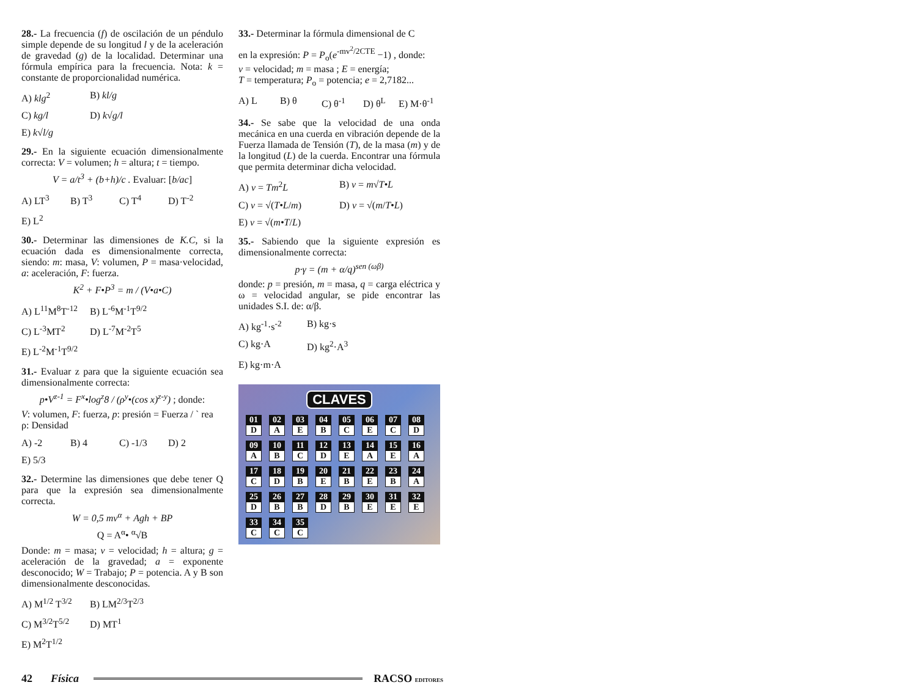28.- La frecuencia (f) de oscilación de un péndulo simple depende de su longitud l y de la aceleración de gravedad (g) de la localidad. Determinar una fórmula empírica para la frecuencia. Nota: k = constante de proporcionalidad numérica.
A) klg<sup>2</sup> B) kl/g C) kg/l D) k√g/l E) k√l/g
29.- En la siguiente ecuación dimensionalmente correcta: V = volumen; h = altura; t = tiempo.
V = a/t<sup>3</sup> + (b+h)/c . Evaluar: [b/ac]
A) LT<sup>3</sup> B) T<sup>3</sup> C) T<sup>4</sup> D) T<sup>-2</sup> E) L<sup>2</sup>
30.- Determinar las dimensiones de K.C, si la ecuación dada es dimensionalmente correcta, siendo: m: masa, V: volumen, P = masa·velocidad, a: aceleración, F: fuerza.
K<sup>2</sup> + F•P<sup>3</sup> = m / (V•a•C)
A) L<sup>11</sup>M<sup>8</sup>T<sup>-12</sup> B) L<sup>-6</sup>M<sup>-1</sup>T<sup>9/2</sup> C) L<sup>-3</sup>MT<sup>2</sup> D) L<sup>-7</sup>M<sup>-2</sup>T<sup>5</sup> E) L<sup>-2</sup>M<sup>-1</sup>T<sup>9/2</sup>
31.- Evaluar z para que la siguiente ecuación sea dimensionalmente correcta:
p•V<sup>z-1</sup> = F<sup>x</sup>•log<sup>z</sup>8 / (ρ<sup>y</sup>•(cos x)<sup>z-y</sup>) ; donde:
V: volumen, F: fuerza, p: presión = Fuerza / ` rea
ρ: Densidad
A) -2 B) 4 C) -1/3 D) 2 E) 5/3
32.- Determine las dimensiones que debe tener Q para que la expresión sea dimensionalmente correcta.
W = 0,5 mv<sup>α</sup> + Agh + BP
Q = A<sup>α</sup>• <sup>α</sup>√B
Donde: m = masa; v = velocidad; h = altura; g = aceleración de la gravedad; a = exponente desconocido; W = Trabajo; P = potencia. A y B son dimensionalmente desconocidas.
A) M<sup>1/2</sup> T<sup>3/2</sup> B) LM<sup>2/3</sup>T<sup>2/3</sup> C) M<sup>3/2</sup>T<sup>5/2</sup> D) MT<sup>1</sup> E) M<sup>2</sup>T<sup>1/2</sup>
33.- Determinar la fórmula dimensional de C
en la expresión: P = P<sub>o</sub>(e<sup>-mv<sup>2</sup>/2CTE</sup> −1) , donde:
v = velocidad; m = masa ; E = energía;
T = temperatura; P<sub>o</sub> = potencia; e = 2,7182...
A) L B) θ C) θ<sup>-1</sup> D) θ<sup>L</sup> E) M·θ<sup>-1</sup>
34.- Se sabe que la velocidad de una onda mecánica en una cuerda en vibración depende de la Fuerza llamada de Tensión (T), de la masa (m) y de la longitud (L) de la cuerda. Encontrar una fórmula que permita determinar dicha velocidad.
A) v = Tm<sup>2</sup>L B) v = m√T•L C) v = √(T•L/m) D) v = √(m/T•L) E) v = √(m•T/L)
35.- Sabiendo que la siguiente expresión es dimensionalmente correcta:
p·γ = (m + α/q)<sup>sen (ωβ)</sup>
donde: p = presión, m = masa, q = carga eléctrica y ω = velocidad angular, se pide encontrar las unidades S.I. de: α/β.
A) kg<sup>-1</sup>·s<sup>-2</sup> B) kg·s C) kg·A D) kg<sup>2</sup>·A<sup>3</sup> E) kg·m·A
CLAVES
| 01 D | 02 A | 03 E | 04 B | 05 C | 06 E | 07 C | 08 D |
| 09 A | 10 B | 11 C | 12 D | 13 E | 14 A | 15 E | 16 A |
| 17 C | 18 D | 19 B | 20 E | 21 B | 22 E | 23 B | 24 A |
| 25 D | 26 B | 27 B | 28 D | 29 B | 30 E | 31 E | 32 E |
| 33 C | 34 C | 35 C | | | | | |
42 Física RACSO EDITORES